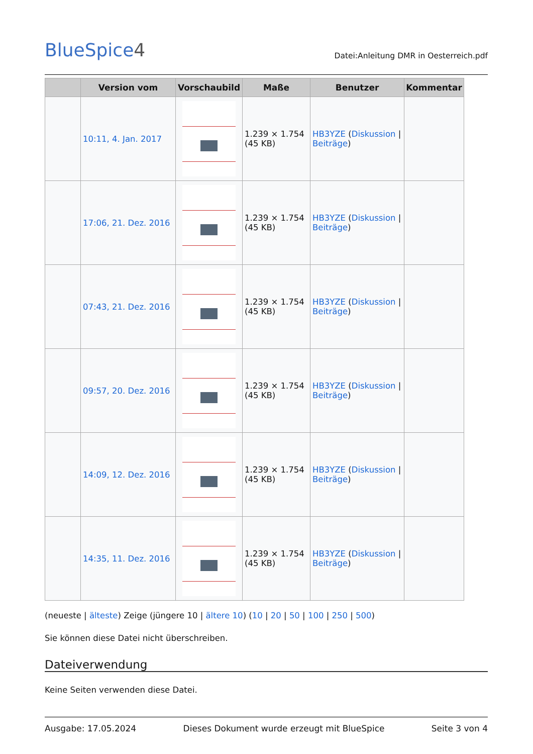BlueSpice4
Datei:Anleitung DMR in Oesterreich.pdf
| | Version vom | Vorschaubild | Maße | Benutzer | Kommentar |
| --- | --- | --- | --- | --- | --- |
| | 10:11, 4. Jan. 2017 | | 1.239 × 1.754 (45 KB) | HB3YZE ( Diskussion / Beiträge ) | |
| | 17:06, 21. Dez. 2016 | | 1.239 × 1.754 (45 KB) | HB3YZE ( Diskussion / Beiträge ) | |
| | 07:43, 21. Dez. 2016 | | 1.239 × 1.754 (45 KB) | HB3YZE ( Diskussion / Beiträge ) | |
| | 09:57, 20. Dez. 2016 | | 1.239 × 1.754 (45 KB) | HB3YZE ( Diskussion / Beiträge ) | |
| | 14:09, 12. Dez. 2016 | | 1.239 × 1.754 (45 KB) | HB3YZE ( Diskussion / Beiträge ) | |
| | 14:35, 11. Dez. 2016 | | 1.239 × 1.754 (45 KB) | HB3YZE ( Diskussion / Beiträge ) | |
(neueste | älteste) Zeige (jüngere 10 | ältere 10) (10 | 20 | 50 | 100 | 250 | 500)
Sie können diese Datei nicht überschreiben.
Dateiverwendung
Keine Seiten verwenden diese Datei.
Ausgabe: 17.05.2024 Dieses Dokument wurde erzeugt mit BlueSpice Seite 3 von 4